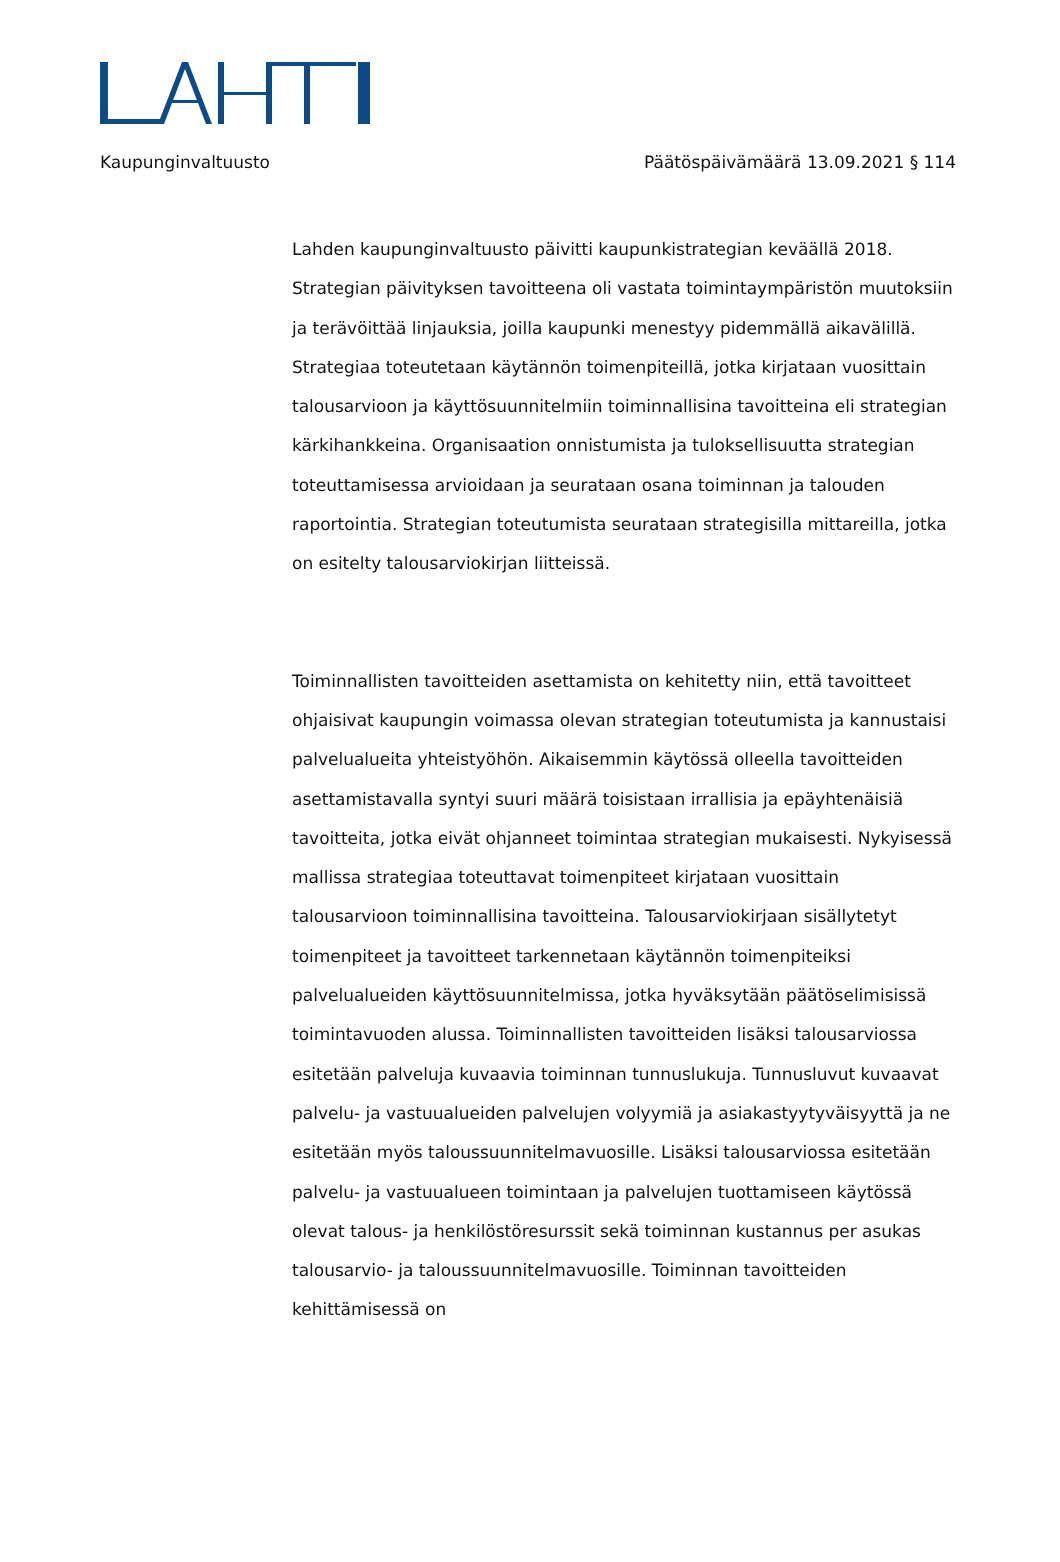Kaupunginvaltuusto Päätöspäivämäärä 13.09.2021 § 114
Lahden kaupunginvaltuusto päivitti kaupunkistrategian keväällä 2018. Strategian päivityksen tavoitteena oli vastata toimintaympäristön muutoksiin ja terävöittää linjauksia, joilla kaupunki menestyy pidemmällä aikavälillä. Strategiaa toteutetaan käytännön toimenpiteillä, jotka kirjataan vuosittain talousarvioon ja käyttösuunnitelmiin toiminnallisina tavoitteina eli strategian kärkihankkeina. Organisaation onnistumista ja tuloksellisuutta strategian toteuttamisessa arvioidaan ja seurataan osana toiminnan ja talouden raportointia. Strategian toteutumista seurataan strategisilla mittareilla, jotka on esitelty talousarviokirjan liitteissä.
Toiminnallisten tavoitteiden asettamista on kehitetty niin, että tavoitteet ohjaisivat kaupungin voimassa olevan strategian toteutumista ja kannustaisi palvelualueita yhteistyöhön. Aikaisemmin käytössä olleella tavoitteiden asettamistavalla syntyi suuri määrä toisistaan irrallisia ja epäyhtenäisiä tavoitteita, jotka eivät ohjanneet toimintaa strategian mukaisesti. Nykyisessä mallissa strategiaa toteuttavat toimenpiteet kirjataan vuosittain talousarvioon toiminnallisina tavoitteina. Talousarviokirjaan sisällytetyt toimenpiteet ja tavoitteet tarkennetaan käytännön toimenpiteiksi palvelualueiden käyttösuunnitelmissa, jotka hyväksytään päätöselimisissä toimintavuoden alussa. Toiminnallisten tavoitteiden lisäksi talousarviossa esitetään palveluja kuvaavia toiminnan tunnuslukuja. Tunnusluvut kuvaavat palvelu- ja vastuualueiden palvelujen volyymiä ja asiakastyytyväisyyttä ja ne esitetään myös taloussuunnitelmavuosille. Lisäksi talousarviossa esitetään palvelu- ja vastuualueen toimintaan ja palvelujen tuottamiseen käytössä olevat talous- ja henkilöstöresurssit sekä toiminnan kustannus per asukas talousarvio- ja taloussuunnitelmavuosille. Toiminnan tavoitteiden kehittämisessä on